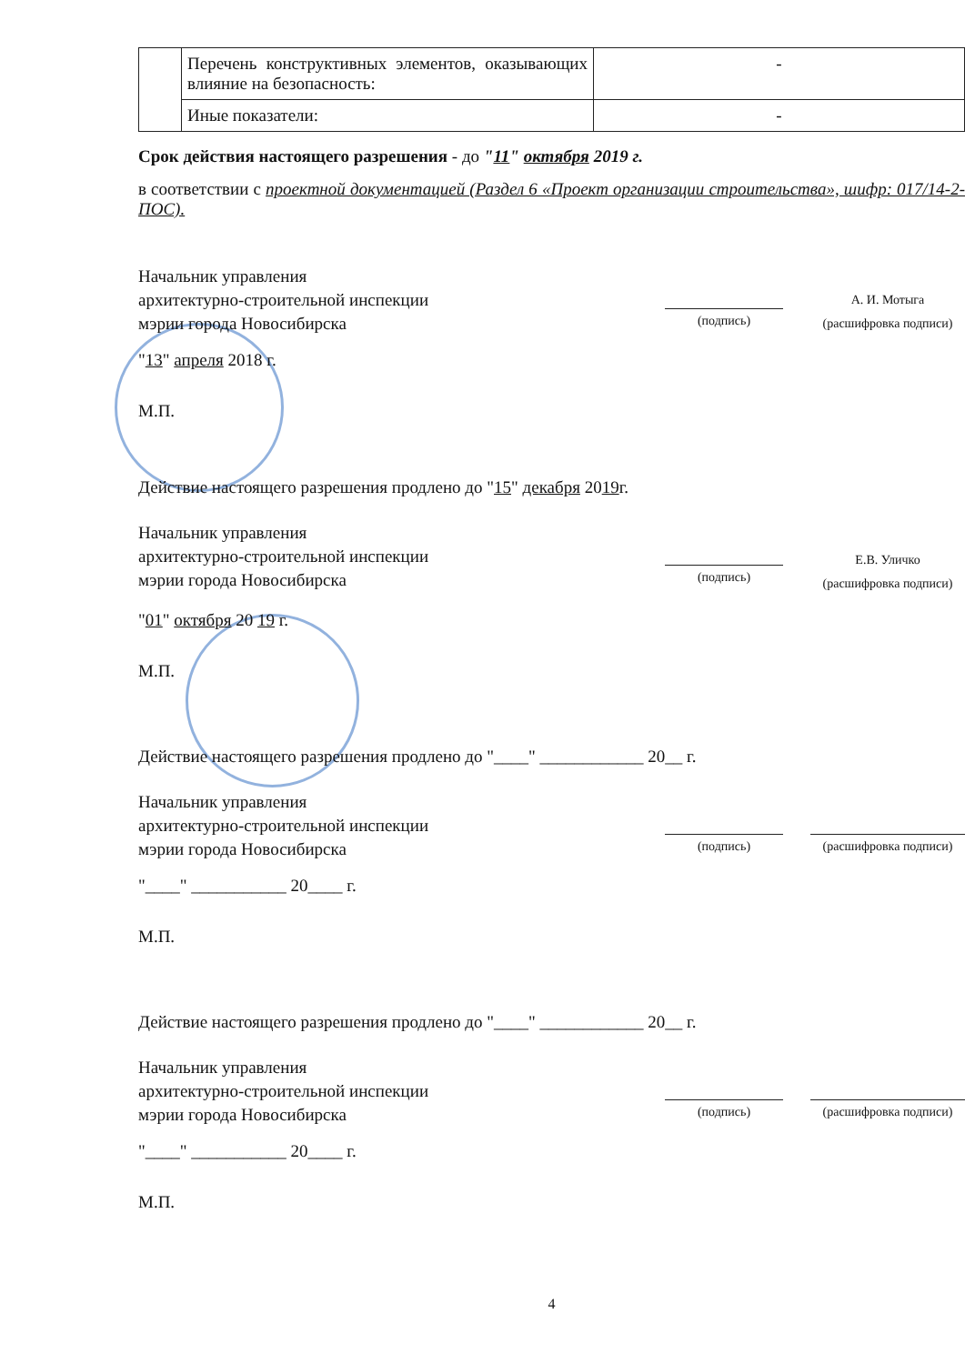| | Перечень конструктивных элементов, оказывающих влияние на безопасность: | - |
| | Иные показатели: | - |
Срок действия настоящего разрешения - до "11" октября 2019 г.
в соответствии с проектной документацией (Раздел 6 «Проект организации строительства», шифр: 017/14-2-ПОС).
Начальник управления
архитектурно-строительной инспекции
мэрии города Новосибирска
(подпись)
А. И. Мотыга
(расшифровка подписи)
"13" апреля 2018 г.
М.П.
Действие настоящего разрешения продлено до "15" декабря 2019г.
Начальник управления
архитектурно-строительной инспекции
мэрии города Новосибирска
(подпись)
Е.В. Уличко
(расшифровка подписи)
"01" октября 20 19 г.
М.П.
Действие настоящего разрешения продлено до "____" ____________ 20__ г.
Начальник управления
архитектурно-строительной инспекции
мэрии города Новосибирска
(подпись) (расшифровка подписи)
"____" ___________ 20____ г.
М.П.
Действие настоящего разрешения продлено до "____" ____________ 20__ г.
Начальник управления
архитектурно-строительной инспекции
мэрии города Новосибирска
(подпись) (расшифровка подписи)
"____" ___________ 20____ г.
М.П.
4